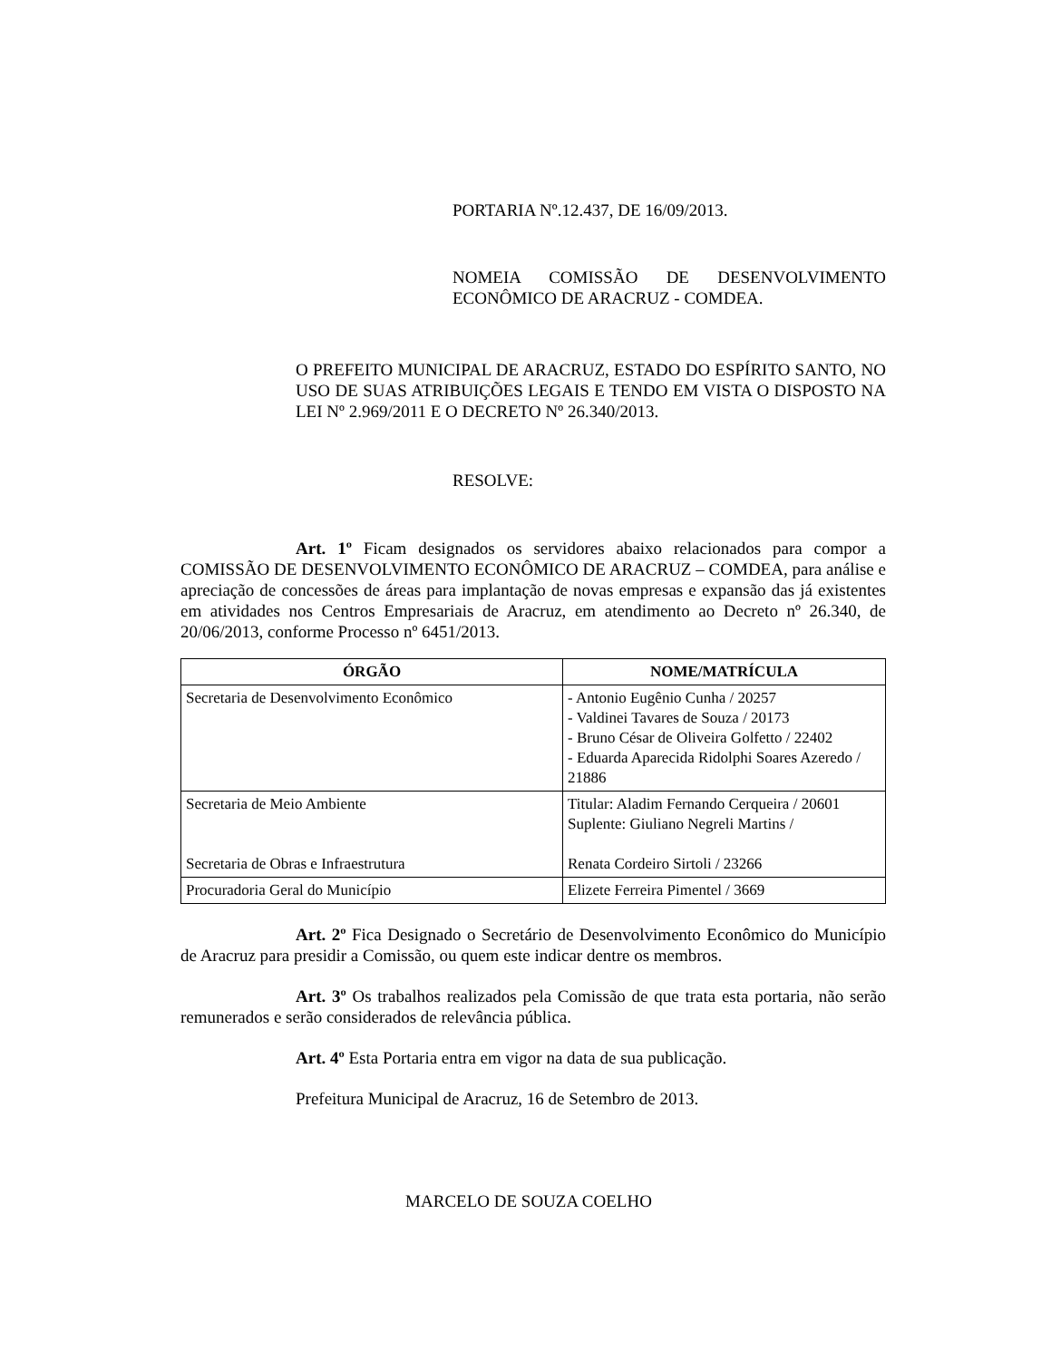PORTARIA Nº.12.437, DE 16/09/2013.
NOMEIA COMISSÃO DE DESENVOLVIMENTO ECONÔMICO DE ARACRUZ - COMDEA.
O PREFEITO MUNICIPAL DE ARACRUZ, ESTADO DO ESPÍRITO SANTO, NO USO DE SUAS ATRIBUIÇÕES LEGAIS E TENDO EM VISTA O DISPOSTO NA LEI Nº 2.969/2011 E O DECRETO Nº 26.340/2013.
RESOLVE:
Art. 1º Ficam designados os servidores abaixo relacionados para compor a COMISSÃO DE DESENVOLVIMENTO ECONÔMICO DE ARACRUZ – COMDEA, para análise e apreciação de concessões de áreas para implantação de novas empresas e expansão das já existentes em atividades nos Centros Empresariais de Aracruz, em atendimento ao Decreto nº 26.340, de 20/06/2013, conforme Processo nº 6451/2013.
| ÓRGÃO | NOME/MATRÍCULA |
| --- | --- |
| Secretaria de Desenvolvimento Econômico | - Antonio Eugênio Cunha / 20257 - Valdinei Tavares de Souza / 20173 - Bruno César de Oliveira Golfetto / 22402 - Eduarda Aparecida Ridolphi Soares Azeredo / 21886 |
| Secretaria de Meio Ambiente Secretaria de Obras e Infraestrutura | Titular: Aladim Fernando Cerqueira / 20601 Suplente: Giuliano Negreli Martins / Renata Cordeiro Sirtoli / 23266 |
| Procuradoria Geral do Município | Elizete Ferreira Pimentel / 3669 |
Art. 2º Fica Designado o Secretário de Desenvolvimento Econômico do Município de Aracruz para presidir a Comissão, ou quem este indicar dentre os membros.
Art. 3º Os trabalhos realizados pela Comissão de que trata esta portaria, não serão remunerados e serão considerados de relevância pública.
Art. 4º Esta Portaria entra em vigor na data de sua publicação.
Prefeitura Municipal de Aracruz, 16 de Setembro de 2013.
MARCELO DE SOUZA COELHO